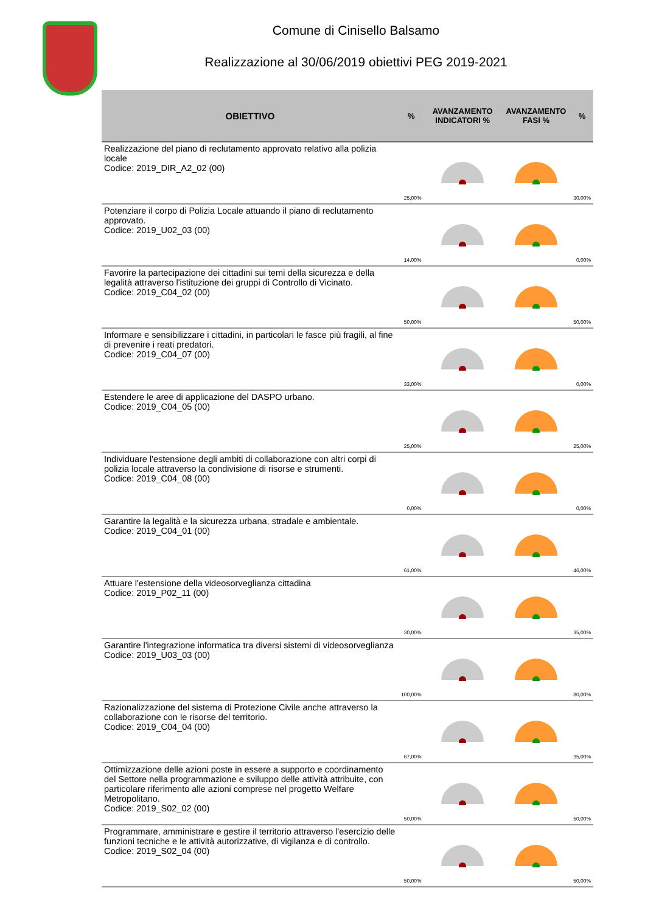Comune di Cinisello Balsamo
Realizzazione al 30/06/2019 obiettivi PEG 2019-2021
| OBIETTIVO | % | AVANZAMENTO INDICATORI % | AVANZAMENTO FASI % | % |
| --- | --- | --- | --- | --- |
| Realizzazione del piano di reclutamento approvato relativo alla polizia locale Codice: 2019_DIR_A2_02 (00) | 25,00% | | | 30,00% |
| Potenziare il corpo di Polizia Locale attuando il piano di reclutamento approvato. Codice: 2019_U02_03 (00) | 14,00% | | | 0,00% |
| Favorire la partecipazione dei cittadini sui temi della sicurezza e della legalità attraverso l'istituzione dei gruppi di Controllo di Vicinato. Codice: 2019_C04_02 (00) | 50,00% | | | 50,00% |
| Informare e sensibilizzare i cittadini, in particolari le fasce più fragili, al fine di prevenire i reati predatori. Codice: 2019_C04_07 (00) | 33,00% | | | 0,00% |
| Estendere le aree di applicazione del DASPO urbano. Codice: 2019_C04_05 (00) | 25,00% | | | 25,00% |
| Individuare l'estensione degli ambiti di collaborazione con altri corpi di polizia locale attraverso la condivisione di risorse e strumenti. Codice: 2019_C04_08 (00) | 0,00% | | | 0,00% |
| Garantire la legalità e la sicurezza urbana, stradale e ambientale. Codice: 2019_C04_01 (00) | 61,00% | | | 46,00% |
| Attuare l'estensione della videosorveglianza cittadina Codice: 2019_P02_11 (00) | 30,00% | | | 35,00% |
| Garantire l'integrazione informatica tra diversi sistemi di videosorveglianza Codice: 2019_U03_03 (00) | 100,00% | | | 80,00% |
| Razionalizzazione del sistema di Protezione Civile anche attraverso la collaborazione con le risorse del territorio. Codice: 2019_C04_04 (00) | 67,00% | | | 35,00% |
| Ottimizzazione delle azioni poste in essere a supporto e coordinamento del Settore nella programmazione e sviluppo delle attività attribuite, con particolare riferimento alle azioni comprese nel progetto Welfare Metropolitano. Codice: 2019_S02_02 (00) | 50,00% | | | 50,00% |
| Programmare, amministrare e gestire il territorio attraverso l'esercizio delle funzioni tecniche e le attività autorizzative, di vigilanza e di controllo. Codice: 2019_S02_04 (00) | 50,00% | | | 50,00% |